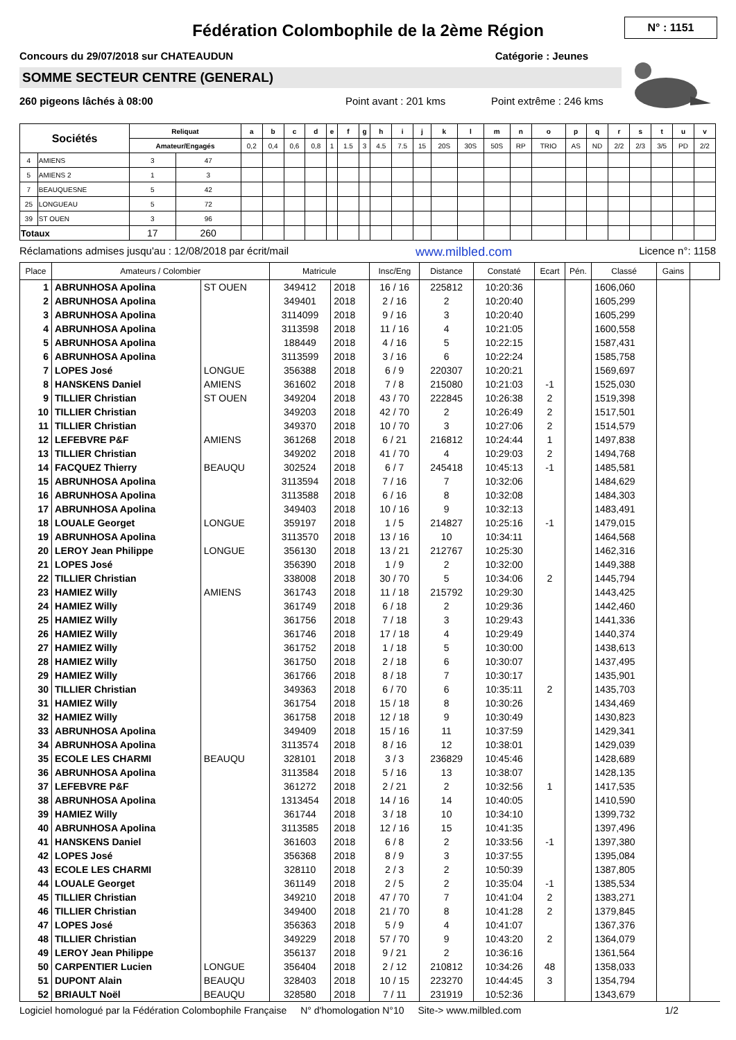N° : 1151
Fédération Colombophile de la 2ème Région
Concours du 29/07/2018 sur CHATEAUDUN Catégorie : Jeunes
SOMME SECTEUR CENTRE (GENERAL)
260 pigeons lâchés à 08:00 Point avant : 201 kms Point extrême : 246 kms
| Sociétés | | Reliquat | | a | b | c | d | e | f | g | h | i | j | k | l | m | n | o | p | q | r | s | t | u | v |
| --- | --- | --- | --- | --- | --- | --- | --- | --- | --- | --- | --- | --- | --- | --- | --- | --- | --- | --- | --- | --- | --- | --- | --- | --- | --- |
| | | Amateur/Engagés | | 0,2 | 0,4 | 0,6 | 0,8 | 1 | 1.5 | 3 | 4.5 | 7.5 | 15 | 20S | 30S | 50S | RP | TRIO | AS | ND | 2/2 | 2/3 | 3/5 | PD | 2/2 |
| 4 | AMIENS | 3 | 47 | | | | | | | | | | | | | | | | | | | | | | |
| 5 | AMIENS 2 | 1 | 3 | | | | | | | | | | | | | | | | | | | | | | |
| 7 | BEAUQUESNE | 5 | 42 | | | | | | | | | | | | | | | | | | | | | | |
| 25 | LONGUEAU | 5 | 72 | | | | | | | | | | | | | | | | | | | | | | |
| 39 | ST OUEN | 3 | 96 | | | | | | | | | | | | | | | | | | | | | | |
| Totaux | | 17 | 260 | | | | | | | | | | | | | | | | | | | | | | |
Réclamations admises jusqu'au : 12/08/2018 par écrit/mail www.milbled.com Licence n°: 1158
| Place | Amateurs / Colombier | | Matricule | | Insc/Eng | Distance | Constaté | Ecart | Pén. | Classé | Gains | |
| --- | --- | --- | --- | --- | --- | --- | --- | --- | --- | --- | --- | --- |
| 1 | ABRUNHOSA Apolina | ST OUEN | 349412 | 2018 | 16 / 16 | 225812 | 10:20:36 | | | 1606,060 | | |
| 2 | ABRUNHOSA Apolina | | 349401 | 2018 | 2 / 16 | 2 | 10:20:40 | | | 1605,299 | | |
| 3 | ABRUNHOSA Apolina | | 3114099 | 2018 | 9 / 16 | 3 | 10:20:40 | | | 1605,299 | | |
| 4 | ABRUNHOSA Apolina | | 3113598 | 2018 | 11 / 16 | 4 | 10:21:05 | | | 1600,558 | | |
| 5 | ABRUNHOSA Apolina | | 188449 | 2018 | 4 / 16 | 5 | 10:22:15 | | | 1587,431 | | |
| 6 | ABRUNHOSA Apolina | | 3113599 | 2018 | 3 / 16 | 6 | 10:22:24 | | | 1585,758 | | |
| 7 | LOPES José | LONGUE | 356388 | 2018 | 6 / 9 | 220307 | 10:20:21 | | | 1569,697 | | |
| 8 | HANSKENS Daniel | AMIENS | 361602 | 2018 | 7 / 8 | 215080 | 10:21:03 | -1 | | 1525,030 | | |
| 9 | TILLIER Christian | ST OUEN | 349204 | 2018 | 43 / 70 | 222845 | 10:26:38 | 2 | | 1519,398 | | |
| 10 | TILLIER Christian | | 349203 | 2018 | 42 / 70 | 2 | 10:26:49 | 2 | | 1517,501 | | |
| 11 | TILLIER Christian | | 349370 | 2018 | 10 / 70 | 3 | 10:27:06 | 2 | | 1514,579 | | |
| 12 | LEFEBVRE P&F | AMIENS | 361268 | 2018 | 6 / 21 | 216812 | 10:24:44 | 1 | | 1497,838 | | |
| 13 | TILLIER Christian | | 349202 | 2018 | 41 / 70 | 4 | 10:29:03 | 2 | | 1494,768 | | |
| 14 | FACQUEZ Thierry | BEAUQU | 302524 | 2018 | 6 / 7 | 245418 | 10:45:13 | -1 | | 1485,581 | | |
| 15 | ABRUNHOSA Apolina | | 3113594 | 2018 | 7 / 16 | 7 | 10:32:06 | | | 1484,629 | | |
| 16 | ABRUNHOSA Apolina | | 3113588 | 2018 | 6 / 16 | 8 | 10:32:08 | | | 1484,303 | | |
| 17 | ABRUNHOSA Apolina | | 349403 | 2018 | 10 / 16 | 9 | 10:32:13 | | | 1483,491 | | |
| 18 | LOUALE Georget | LONGUE | 359197 | 2018 | 1 / 5 | 214827 | 10:25:16 | -1 | | 1479,015 | | |
| 19 | ABRUNHOSA Apolina | | 3113570 | 2018 | 13 / 16 | 10 | 10:34:11 | | | 1464,568 | | |
| 20 | LEROY Jean Philippe | LONGUE | 356130 | 2018 | 13 / 21 | 212767 | 10:25:30 | | | 1462,316 | | |
| 21 | LOPES José | | 356390 | 2018 | 1 / 9 | 2 | 10:32:00 | | | 1449,388 | | |
| 22 | TILLIER Christian | | 338008 | 2018 | 30 / 70 | 5 | 10:34:06 | 2 | | 1445,794 | | |
| 23 | HAMIEZ Willy | AMIENS | 361743 | 2018 | 11 / 18 | 215792 | 10:29:30 | | | 1443,425 | | |
| 24 | HAMIEZ Willy | | 361749 | 2018 | 6 / 18 | 2 | 10:29:36 | | | 1442,460 | | |
| 25 | HAMIEZ Willy | | 361756 | 2018 | 7 / 18 | 3 | 10:29:43 | | | 1441,336 | | |
| 26 | HAMIEZ Willy | | 361746 | 2018 | 17 / 18 | 4 | 10:29:49 | | | 1440,374 | | |
| 27 | HAMIEZ Willy | | 361752 | 2018 | 1 / 18 | 5 | 10:30:00 | | | 1438,613 | | |
| 28 | HAMIEZ Willy | | 361750 | 2018 | 2 / 18 | 6 | 10:30:07 | | | 1437,495 | | |
| 29 | HAMIEZ Willy | | 361766 | 2018 | 8 / 18 | 7 | 10:30:17 | | | 1435,901 | | |
| 30 | TILLIER Christian | | 349363 | 2018 | 6 / 70 | 6 | 10:35:11 | 2 | | 1435,703 | | |
| 31 | HAMIEZ Willy | | 361754 | 2018 | 15 / 18 | 8 | 10:30:26 | | | 1434,469 | | |
| 32 | HAMIEZ Willy | | 361758 | 2018 | 12 / 18 | 9 | 10:30:49 | | | 1430,823 | | |
| 33 | ABRUNHOSA Apolina | | 349409 | 2018 | 15 / 16 | 11 | 10:37:59 | | | 1429,341 | | |
| 34 | ABRUNHOSA Apolina | | 3113574 | 2018 | 8 / 16 | 12 | 10:38:01 | | | 1429,039 | | |
| 35 | ECOLE LES CHARMI | BEAUQU | 328101 | 2018 | 3 / 3 | 236829 | 10:45:46 | | | 1428,689 | | |
| 36 | ABRUNHOSA Apolina | | 3113584 | 2018 | 5 / 16 | 13 | 10:38:07 | | | 1428,135 | | |
| 37 | LEFEBVRE P&F | | 361272 | 2018 | 2 / 21 | 2 | 10:32:56 | 1 | | 1417,535 | | |
| 38 | ABRUNHOSA Apolina | | 1313454 | 2018 | 14 / 16 | 14 | 10:40:05 | | | 1410,590 | | |
| 39 | HAMIEZ Willy | | 361744 | 2018 | 3 / 18 | 10 | 10:34:10 | | | 1399,732 | | |
| 40 | ABRUNHOSA Apolina | | 3113585 | 2018 | 12 / 16 | 15 | 10:41:35 | | | 1397,496 | | |
| 41 | HANSKENS Daniel | | 361603 | 2018 | 6 / 8 | 2 | 10:33:56 | -1 | | 1397,380 | | |
| 42 | LOPES José | | 356368 | 2018 | 8 / 9 | 3 | 10:37:55 | | | 1395,084 | | |
| 43 | ECOLE LES CHARMI | | 328110 | 2018 | 2 / 3 | 2 | 10:50:39 | | | 1387,805 | | |
| 44 | LOUALE Georget | | 361149 | 2018 | 2 / 5 | 2 | 10:35:04 | -1 | | 1385,534 | | |
| 45 | TILLIER Christian | | 349210 | 2018 | 47 / 70 | 7 | 10:41:04 | 2 | | 1383,271 | | |
| 46 | TILLIER Christian | | 349400 | 2018 | 21 / 70 | 8 | 10:41:28 | 2 | | 1379,845 | | |
| 47 | LOPES José | | 356363 | 2018 | 5 / 9 | 4 | 10:41:07 | | | 1367,376 | | |
| 48 | TILLIER Christian | | 349229 | 2018 | 57 / 70 | 9 | 10:43:20 | 2 | | 1364,079 | | |
| 49 | LEROY Jean Philippe | | 356137 | 2018 | 9 / 21 | 2 | 10:36:16 | | | 1361,564 | | |
| 50 | CARPENTIER Lucien | LONGUE | 356404 | 2018 | 2 / 12 | 210812 | 10:34:26 | 48 | | 1358,033 | | |
| 51 | DUPONT Alain | BEAUQU | 328403 | 2018 | 10 / 15 | 223270 | 10:44:45 | 3 | | 1354,794 | | |
| 52 | BRIAULT Noël | BEAUQU | 328580 | 2018 | 7 / 11 | 231919 | 10:52:36 | | | 1343,679 | | |
Logiciel homologué par la Fédération Colombophile Française N° d'homologation N°10 Site-> www.milbled.com 1/2